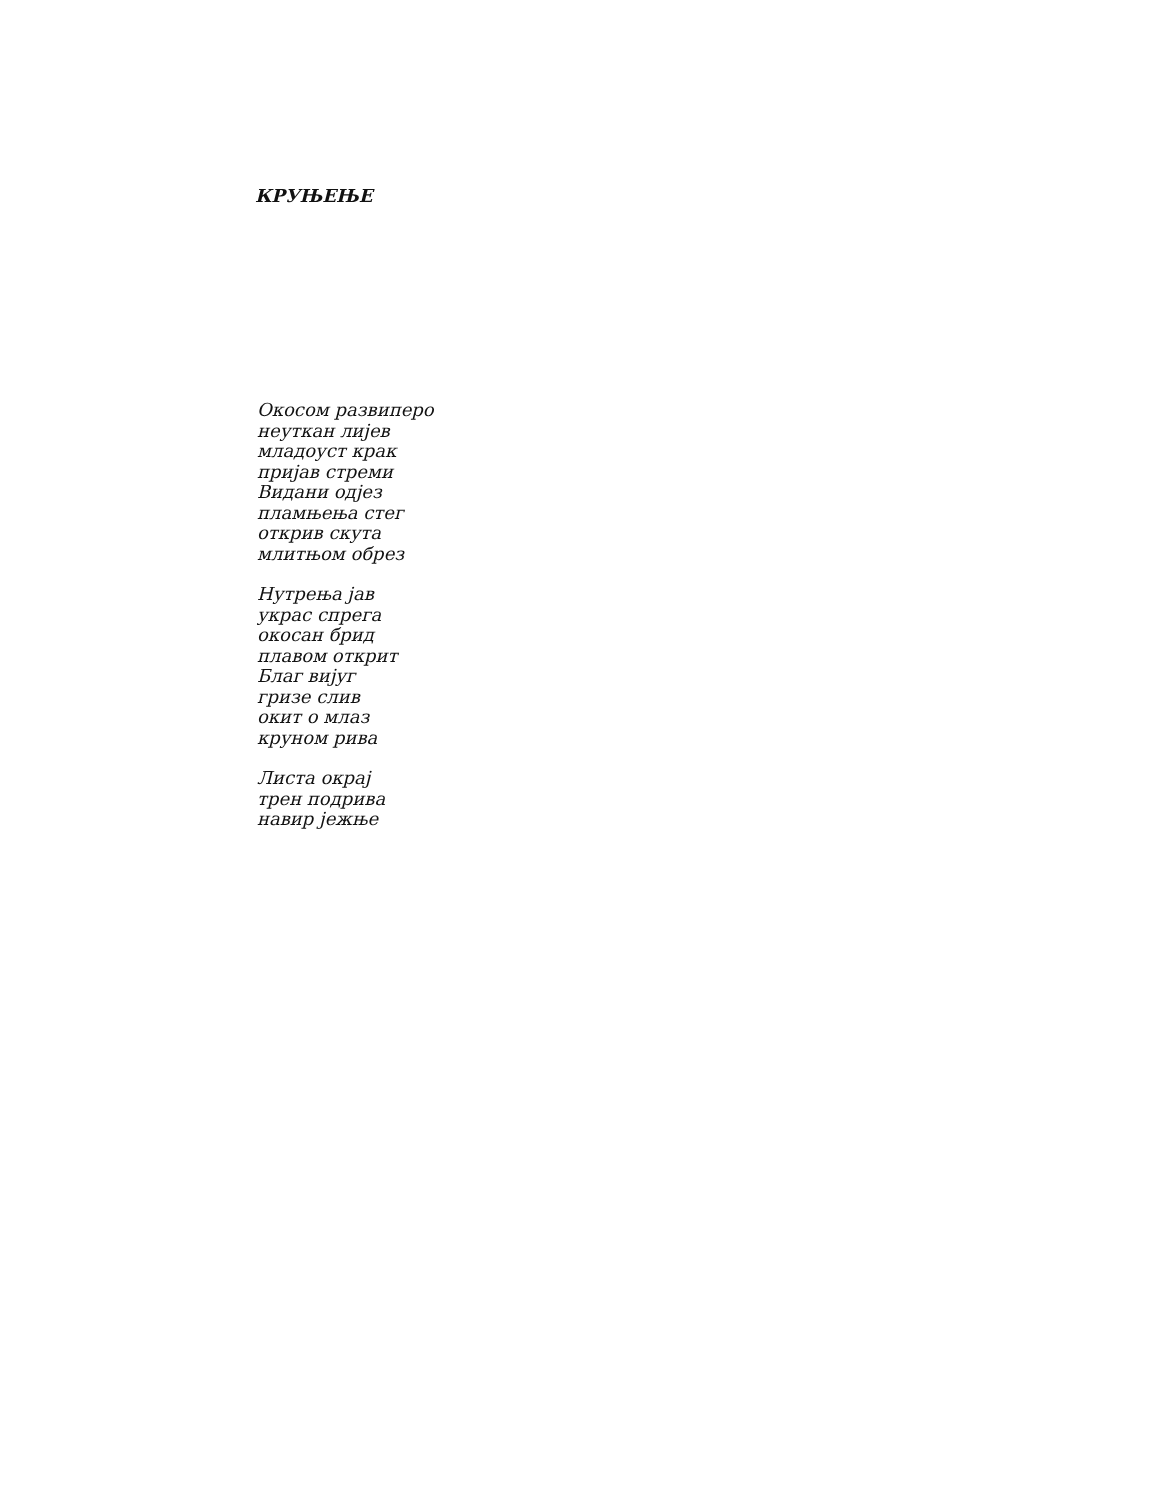КРУЊЕЊЕ
Окосом развиперо
неуткан лијев
младоуст крак
пријав стреми
Видани одјез
пламњења стег
открив скута
млитњом обрез
Нутрења јав
украс спрега
окосан брид
плавом открит
Благ вијуг
гризе слив
окит о млаз
круном рива
Листа окрај
трен подрива
навир јежње